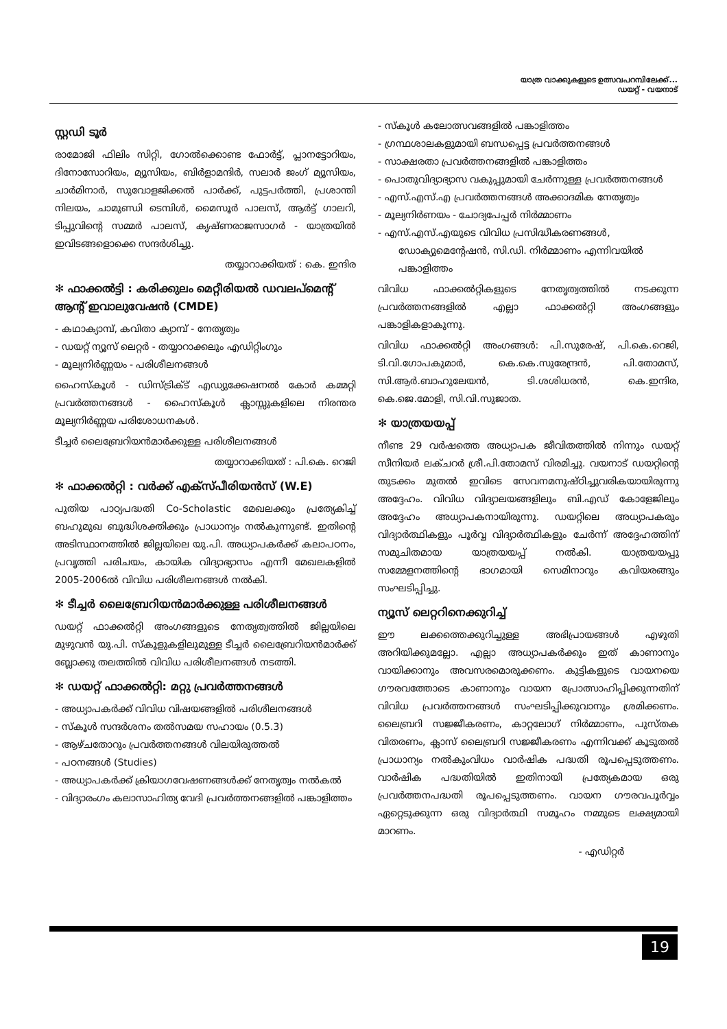യാത്ര വാക്കുകളുടെ ഉത്സവപറമ്പിലേക്ക്...
ഡയറ്റ് - വയനാട്
സ്റ്റഡി ടൂർ
രാമോജി ഫിലിം സിറ്റി, ഗോൽക്കൊണ്ട ഫോർട്ട്, പ്ലാനട്ടോറിയം, ദിനോസോറിയം, മ്യൂസിയം, ബിർളാമന്ദിർ, സലാർ ജംഗ് മ്യൂസിയം, ചാർമിനാർ, സുവോളജിക്കൽ പാർക്ക്, പുട്ടപർത്തി, പ്രശാന്തി നിലയം, ചാമുണ്ഡി ടെമ്പിൾ, മൈസൂർ പാലസ്, ആർട്ട് ഗാലറി, ടിപ്പുവിന്റെ സമ്മർ പാലസ്, കൃഷ്ണരാജസാഗർ - യാത്രയിൽ ഇവിടങ്ങളൊക്കെ സന്ദർശിച്ചു.
തയ്യാറാക്കിയത് : കെ. ഇന്ദിര
✻ ഫാക്കൽട്ടി : കരിക്കുലം മെറ്റീരിയൽ ഡവലപ്മെന്റ് ആന്റ് ഇവാലുവേഷൻ (CMDE)
- കഥാക്യാമ്പ്, കവിതാ ക്യാമ്പ് - നേതൃത്വം
- ഡയറ്റ് ന്യൂസ് ലെറ്റർ - തയ്യാറാക്കലും എഡിറ്റിംഗും
- മൂല്യനിർണ്ണയം - പരിശീലനങ്ങൾ
ഹൈസ്കൂൾ - ഡിസ്ട്രിക്ട് എഡ്യുക്കേഷനൽ കോർ കമ്മറ്റി പ്രവർത്തനങ്ങൾ - ഹൈസ്കൂൾ ക്ലാസ്സുകളിലെ നിരന്തര മൂല്യനിർണ്ണയ പരിശോധനകൾ.
ടീച്ചർ ലൈബ്രേറിയൻമാർക്കുള്ള പരിശീലനങ്ങൾ
തയ്യാറാക്കിയത് : പി.കെ. റെജി
✻ ഫാക്കൽറ്റി : വർക്ക് എക്സ്പീരിയൻസ് (W.E)
പുതിയ പാഠ്യപദ്ധതി Co-Scholastic മേഖലക്കും പ്രത്യേകിച്ച് ബഹുമുഖ ബുദ്ധിശക്തിക്കും പ്രാധാന്യം നൽകുന്നുണ്ട്. ഇതിന്റെ അടിസ്ഥാനത്തിൽ ജില്ലയിലെ യു.പി. അധ്യാപകർക്ക് കലാപഠനം, പ്രവൃത്തി പരിചയം, കായിക വിദ്യാഭ്യാസം എന്നീ മേഖലകളിൽ 2005-2006ൽ വിവിധ പരിശീലനങ്ങൾ നൽകി.
✻ ടീച്ചർ ലൈബ്രേറിയൻമാർക്കുള്ള പരിശീലനങ്ങൾ
ഡയറ്റ് ഫാക്കൽറ്റി അംഗങ്ങളുടെ നേതൃത്വത്തിൽ ജില്ലയിലെ മുഴുവൻ യു.പി. സ്കൂളുകളിലുമുള്ള ടീച്ചർ ലൈബ്രേറിയൻമാർക്ക് ബ്ലോക്കു തലത്തിൽ വിവിധ പരിശീലനങ്ങൾ നടത്തി.
✻ ഡയറ്റ് ഫാക്കൽറ്റി: മറ്റു പ്രവർത്തനങ്ങൾ
- അധ്യാപകർക്ക് വിവിധ വിഷയങ്ങളിൽ പരിശീലനങ്ങൾ
- സ്കൂൾ സന്ദർശനം തൽസമയ സഹായം (0.5.3)
- ആഴ്ചതോറും പ്രവർത്തനങ്ങൾ വിലയിരുത്തൽ
- പഠനങ്ങൾ (Studies)
- അധ്യാപകർക്ക് ക്രിയാഗവേഷണങ്ങൾക്ക് നേതൃത്വം നൽകൽ
- വിദ്യാരംഗം കലാസാഹിത്യ വേദി പ്രവർത്തനങ്ങളിൽ പങ്കാളിത്തം
- സ്കൂൾ കലോത്സവങ്ങളിൽ പങ്കാളിത്തം
- ഗ്രന്ഥശാലകളുമായി ബന്ധപ്പെട്ട പ്രവർത്തനങ്ങൾ
- സാക്ഷരതാ പ്രവർത്തനങ്ങളിൽ പങ്കാളിത്തം
- പൊതുവിദ്യാഭ്യാസ വകുപ്പുമായി ചേർന്നുള്ള പ്രവർത്തനങ്ങൾ
- എസ്.എസ്.എ പ്രവർത്തനങ്ങൾ അക്കാദമിക നേതൃത്വം
- മൂല്യനിർണയം - ചോദ്യപേപ്പർ നിർമ്മാണം
- എസ്.എസ്.എയുടെ വിവിധ പ്രസിദ്ധീകരണങ്ങൾ, ഡോക്യുമെന്റേഷൻ, സി.ഡി. നിർമ്മാണം എന്നിവയിൽ പങ്കാളിത്തം
വിവിധ ഫാക്കൽറ്റികളുടെ നേതൃത്വത്തിൽ നടക്കുന്ന പ്രവർത്തനങ്ങളിൽ എല്ലാ ഫാക്കൽറ്റി അംഗങ്ങളും പങ്കാളികളാകുന്നു.
വിവിധ ഫാക്കൽറ്റി അംഗങ്ങൾ: പി.സുരേഷ്, പി.കെ.റെജി, ടി.വി.ഗോപകുമാർ, കെ.കെ.സുരേന്ദ്രൻ, പി.തോമസ്, സി.ആർ.ബാഹുലേയൻ, ടി.ശശിധരൻ, കെ.ഇന്ദിര, കെ.ജെ.മോളി, സി.വി.സുജാത.
✻ യാത്രയയപ്പ്
നീണ്ട 29 വർഷത്തെ അധ്യാപക ജീവിതത്തിൽ നിന്നും ഡയറ്റ് സീനിയർ ലക്ചറർ ശ്രീ.പി.തോമസ് വിരമിച്ചു. വയനാട് ഡയറ്റിന്റെ തുടക്കം മുതൽ ഇവിടെ സേവനമനുഷ്ഠിച്ചുവരികയായിരുന്നു അദ്ദേഹം. വിവിധ വിദ്യാലയങ്ങളിലും ബി.എഡ് കോളേജിലും അദ്ദേഹം അധ്യാപകനായിരുന്നു. ഡയറ്റിലെ അധ്യാപകരും വിദ്യാർത്ഥികളും പൂർവ്വ വിദ്യാർത്ഥികളും ചേർന്ന് അദ്ദേഹത്തിന് സമുചിതമായ യാത്രയയപ്പ് നൽകി. യാത്രയയപ്പു സമ്മേളനത്തിന്റെ ഭാഗമായി സെമിനാറും കവിയരങ്ങും സംഘടിപ്പിച്ചു.
ന്യൂസ് ലെറ്ററിനെക്കുറിച്ച്
ഈ ലക്കത്തെക്കുറിച്ചുള്ള അഭിപ്രായങ്ങൾ എഴുതി അറിയിക്കുമല്ലോ. എല്ലാ അധ്യാപകർക്കും ഇത് കാണാനും വായിക്കാനും അവസരമൊരുക്കണം. കുട്ടികളുടെ വായനയെ ഗൗരവത്തോടെ കാണാനും വായന പ്രോത്സാഹിപ്പിക്കുന്നതിന് വിവിധ പ്രവർത്തനങ്ങൾ സംഘടിപ്പിക്കുവാനും ശ്രമിക്കണം. ലൈബ്രറി സജ്ജീകരണം, കാറ്റലോഗ് നിർമ്മാണം, പുസ്തക വിതരണം, ക്ലാസ് ലൈബ്രറി സജ്ജീകരണം എന്നിവക്ക് കൂടുതൽ പ്രാധാന്യം നൽകുംവിധം വാർഷിക പദ്ധതി രൂപപ്പെടുത്തണം. വാർഷിക പദ്ധതിയിൽ ഇതിനായി പ്രത്യേകമായ ഒരു പ്രവർത്തനപദ്ധതി രൂപപ്പെടുത്തണം. വായന ഗൗരവപൂർവ്വം ഏറ്റെടുക്കുന്ന ഒരു വിദ്യാർത്ഥി സമൂഹം നമ്മുടെ ലക്ഷ്യമായി മാറണം.
- എഡിറ്റർ
19